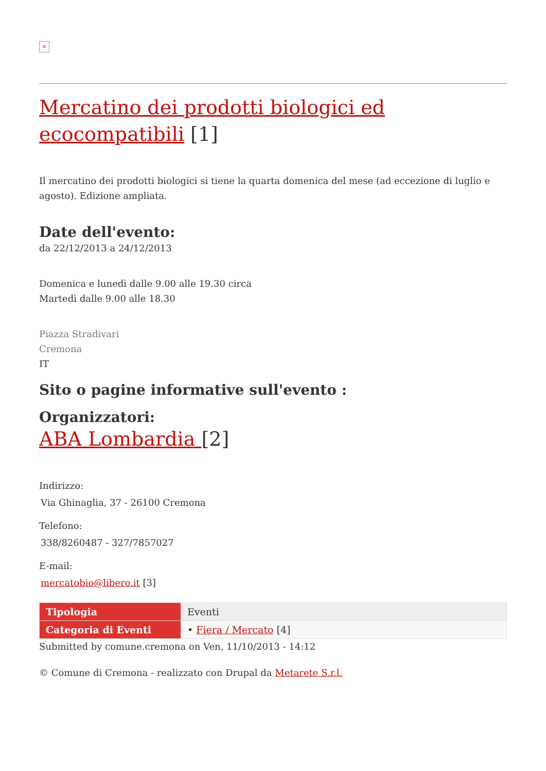×
Mercatino dei prodotti biologici ed ecocompatibili [1]
Il mercatino dei prodotti biologici si tiene la quarta domenica del mese (ad eccezione di luglio e agosto). Edizione ampliata.
Date dell'evento:
da 22/12/2013 a 24/12/2013
Domenica e lunedì dalle 9.00 alle 19.30 circa
Martedì dalle 9.00 alle 18.30
Piazza Stradivari
Cremona
IT
Sito o pagine informative sull'evento :
Organizzatori:
ABA Lombardia [2]
Indirizzo:
Via Ghinaglia, 37 - 26100 Cremona
Telefono:
338/8260487 - 327/7857027
E-mail:
mercatobio@libero.it [3]
| Tipologia | Eventi |
| Categoria di Eventi | • Fiera / Mercato [4] |
Submitted by comune.cremona on Ven, 11/10/2013 - 14:12
© Comune di Cremona - realizzato con Drupal da Metarete S.r.l.